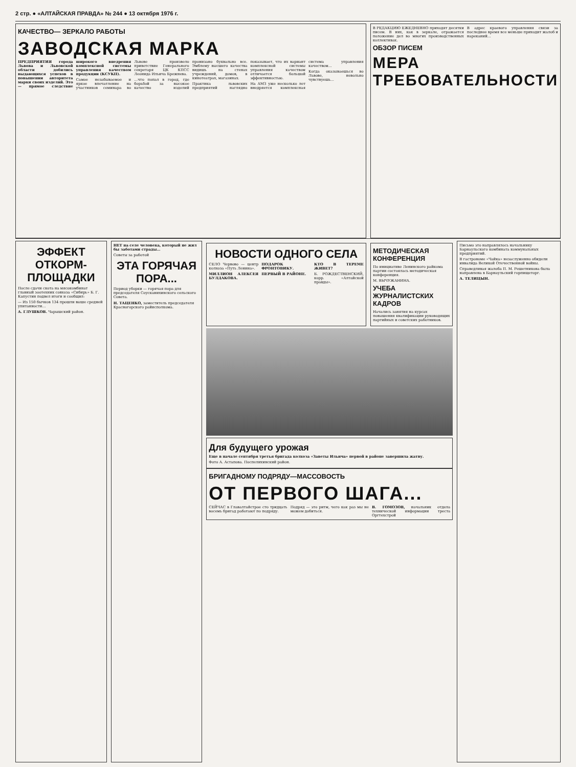2 стр. ● «АЛТАЙСКАЯ ПРАВДА» № 244 ● 13 октября 1976 г.
КАЧЕСТВО— ЗЕРКАЛО РАБОТЫ
ЗАВОДСКАЯ МАРКА
ПРЕДПРИЯТИЯ города Львова и Львовской области добились выдающихся успехов в повышении авторитета марки своих изделий. Это — прямое следствие широкого внедрения комплексной системы управления качеством продукции (КСУКП).
Самое незабываемое и яркое впечатление на участников семинара во Львове произвело приветствие Генерального секретаря ЦК КПСС Леонида Ильича Брежнева.
…что попал в город, где борьбой за высокое качество изделий пронизано буквально все. Эмблему высшего качества видишь на стенах учреждений, домов, в кинотеатрах, магазинах.
Практика львовских предприятий наглядно показывает, что их вариант комплексной системы управления качеством отличается большой эффективностью.
На АМЗ уже несколько лет внедряется комплексная система управления качеством…
Когда оказываешься во Львове, невольно чувствуешь…
В РЕДАКЦИЮ ЕЖЕДНЕВНО приходят десятки писем. В них, как в зеркале, отражается положение дел во многих производственных коллективах.
В адрес краевого управления связи за последнее время все меньше приходит жалоб и нареканий…
ОБЗОР ПИСЕМ
МЕРА ТРЕБОВАТЕЛЬНОСТИ
ЭФФЕКТ ОТКОРМ-ПЛОЩАДКИ
После сдачи скота на мясокомбинат главный зоотехник совхоза «Сибирь» Б. Г. Капустин подвел итоги и сообщил:
— Из 150 бычков 134 прошли выше средней упитанности…
А. ГЛУШКОВ. Чарышский район.
НЕТ на селе человека, который не жил бы заботами страды…
Советы за работой
ЭТА ГОРЯЧАЯ ПОРА...
Период уборки — горячая пора для председателя Соусканихинского сельского Совета.
Н. ТАЦЕНКО, заместитель председателя Красногорского райисполкома.
НОВОСТИ ОДНОГО СЕЛА
СЕЛО Червово — центр колхоза «Путь Ленина».
МИЛЛИОН АЛЕКСЕЯ БУЛДАКОВА.
ПОДАРОК ФРОНТОВИКУ.
ПЕРВЫЙ В РАЙОНЕ.
КТО В ТЕРЕМЕ ЖИВЕТ?
Б. РОЖДЕСТВЕНСКИЙ, корр. «Алтайской правды».
МЕТОДИЧЕСКАЯ КОНФЕРЕНЦИЯ
По инициативе Ленинского райкома партии состоялась методическая конференция.
М. ВЫЧУЖАНИНА.
УЧЕБА ЖУРНАЛИСТСКИХ КАДРОВ
Начались занятия на курсах повышения квалификации руководящих партийных и советских работников.
Для будущего урожая
Еще в начале сентября третья бригада колхоза «Заветы Ильича» первой в районе завершила жатву.
Фото А. Астапова. Поспелихинский район.
БРИГАДНОМУ ПОДРЯДУ—МАССОВОСТЬ
ОТ ПЕРВОГО ШАГА...
СЕЙЧАС в Главалтайстрое сто тридцать восемь бригад работают по подряду.
Подряд — это ритм, чего как раз мы не можем добиться.
В. ГОМОЗОВ, начальник отдела технической информации треста Оргтехстрой
Письмо это направлялось начальнику Барнаульского комбината коммунальных предприятий.
В гастрономе «Чайка» незаслуженно обидели инвалида Великой Отечественной войны.
Справедливая жалоба П. М. Решетникова была направлена в Барнаульский горпищеторг.
А. ТЕЛИЦЫН.